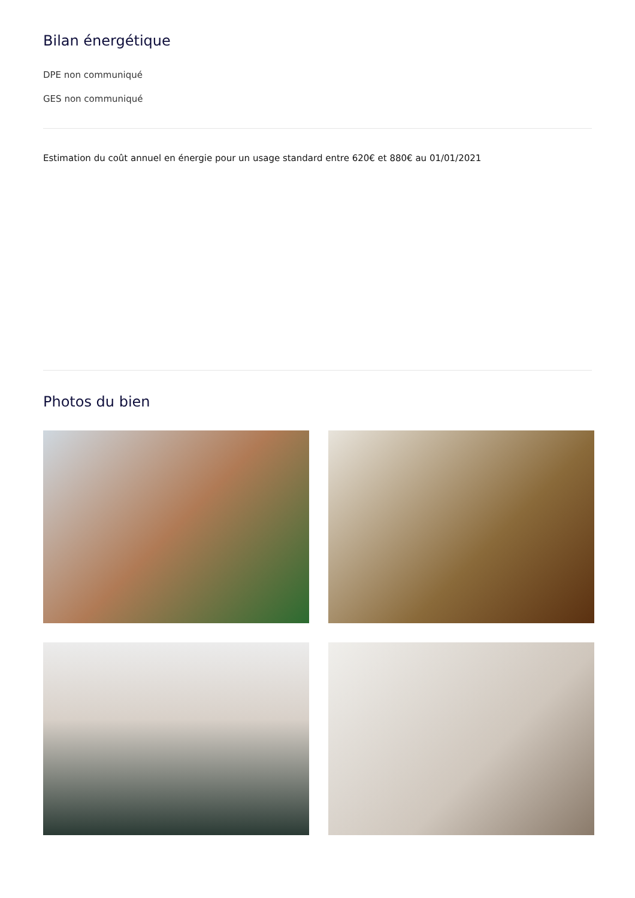Bilan énergétique
DPE non communiqué
GES non communiqué
Estimation du coût annuel en énergie pour un usage standard entre 620€ et 880€ au 01/01/2021
Photos du bien